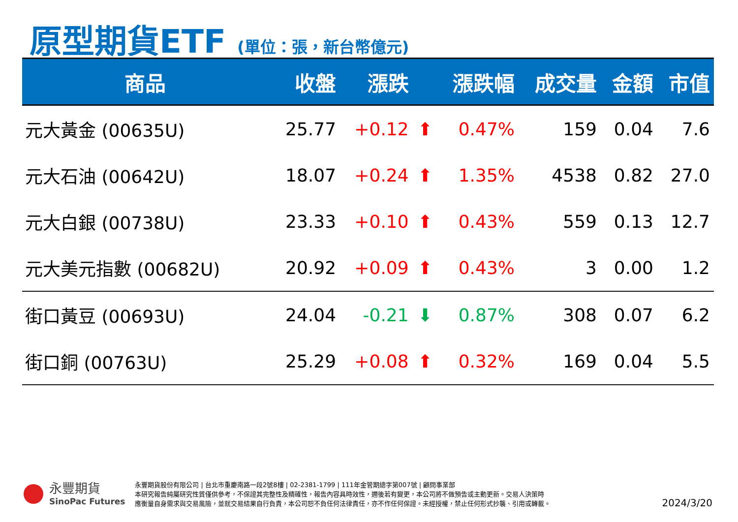原型期貨ETF (單位：張，新台幣億元)
| 商品 | 收盤 | 漲跌 | | 漲跌幅 | 成交量 | 金額 | 市值 |
| --- | --- | --- | --- | --- | --- | --- | --- |
| 元大黃金 (00635U) | 25.77 | +0.12 | ⬆ | 0.47% | 159 | 0.04 | 7.6 |
| 元大石油 (00642U) | 18.07 | +0.24 | ⬆ | 1.35% | 4538 | 0.82 | 27.0 |
| 元大白銀 (00738U) | 23.33 | +0.10 | ⬆ | 0.43% | 559 | 0.13 | 12.7 |
| 元大美元指數 (00682U) | 20.92 | +0.09 | ⬆ | 0.43% | 3 | 0.00 | 1.2 |
| 街口黃豆 (00693U) | 24.04 | -0.21 | ⬇ | 0.87% | 308 | 0.07 | 6.2 |
| 街口銅 (00763U) | 25.29 | +0.08 | ⬆ | 0.32% | 169 | 0.04 | 5.5 |
永豐期貨
SinoPac Futures
永豐期貨股份有限公司 | 台北市重慶南路一段2號8樓 | 02-2381-1799 | 111年金管期總字第007號 | 顧問事業部
本研究報告純屬研究性質僅供參考，不保證其完整性及精確性，報告內容具時效性，邇後若有變更，本公司將不做預告或主動更新。交易人決策時
應衡量自身需求與交易風險，並就交易結果自行負責，本公司恕不負任何法律責任，亦不作任何保證。未經授權，禁止任何形式抄襲、引用或轉載。
2024/3/20